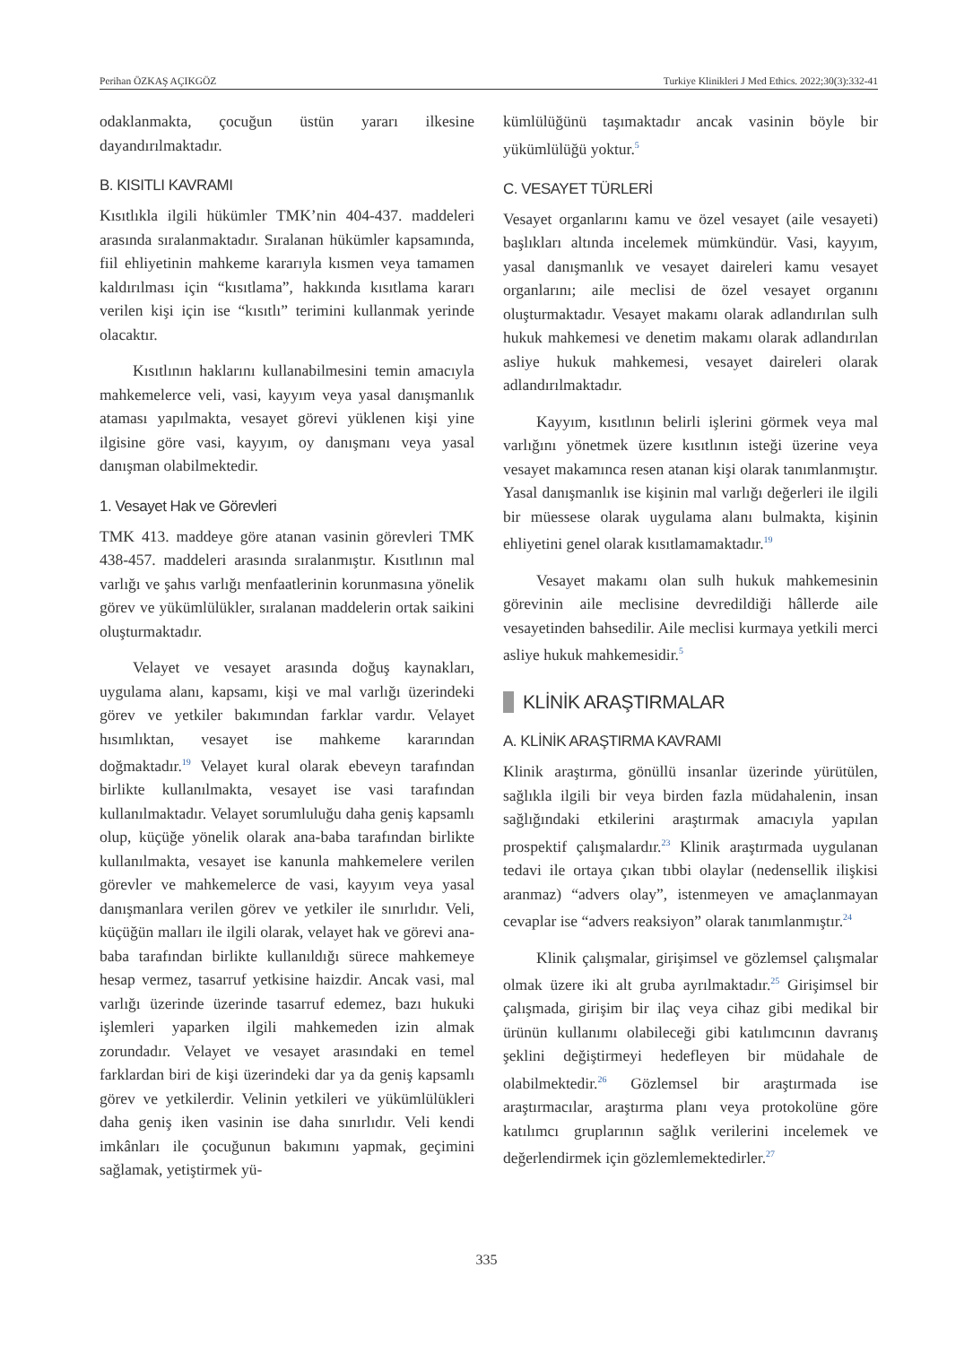Perihan ÖZKAŞ AÇIKGÖZ Turkiye Klinikleri J Med Ethics. 2022;30(3):332-41
odaklanmakta, çocuğun üstün yararı ilkesine dayandırılmaktadır.
B. KISITLI KAVRAMI
Kısıtlıkla ilgili hükümler TMK’nin 404-437. maddeleri arasında sıralanmaktadır. Sıralanan hükümler kapsamında, fiil ehliyetinin mahkeme kararıyla kısmen veya tamamen kaldırılması için “kısıtlama”, hakkında kısıtlama kararı verilen kişi için ise “kısıtlı” terimini kullanmak yerinde olacaktır.
Kısıtlının haklarını kullanabilmesini temin amacıyla mahkemelerce veli, vasi, kayyım veya yasal danışmanlık ataması yapılmakta, vesayet görevi yüklenen kişi yine ilgisine göre vasi, kayyım, oy danışmanı veya yasal danışman olabilmektedir.
1. Vesayet Hak ve Görevleri
TMK 413. maddeye göre atanan vasinin görevleri TMK 438-457. maddeleri arasında sıralanmıştır. Kısıtlının mal varlığı ve şahıs varlığı menfaatlerinin korunmasına yönelik görev ve yükümlülükler, sıralanan maddelerin ortak saikini oluşturmaktadır.
Velayet ve vesayet arasında doğuş kaynakları, uygulama alanı, kapsamı, kişi ve mal varlığı üzerindeki görev ve yetkiler bakımından farklar vardır. Velayet hısımlıktan, vesayet ise mahkeme kararından doğmaktadır.<sup>19</sup> Velayet kural olarak ebeveyn tarafından birlikte kullanılmakta, vesayet ise vasi tarafından kullanılmaktadır. Velayet sorumluluğu daha geniş kapsamlı olup, küçüğe yönelik olarak ana-baba tarafından birlikte kullanılmakta, vesayet ise kanunla mahkemelere verilen görevler ve mahkemelerce de vasi, kayyım veya yasal danışmanlara verilen görev ve yetkiler ile sınırlıdır. Veli, küçüğün malları ile ilgili olarak, velayet hak ve görevi ana-baba tarafından birlikte kullanıldığı sürece mahkemeye hesap vermez, tasarruf yetkisine haizdir. Ancak vasi, mal varlığı üzerinde üzerinde tasarruf edemez, bazı hukuki işlemleri yaparken ilgili mahkemeden izin almak zorundadır. Velayet ve vesayet arasındaki en temel farklardan biri de kişi üzerindeki dar ya da geniş kapsamlı görev ve yetkilerdir. Velinin yetkileri ve yükümlülükleri daha geniş iken vasinin ise daha sınırlıdır. Veli kendi imkânları ile çocuğunun bakımını yapmak, geçimini sağlamak, yetiştirmek yü-
kümlülüğünü taşımaktadır ancak vasinin böyle bir yükümlülüğü yoktur.<sup>5</sup>
C. VESAYET TÜRLERİ
Vesayet organlarını kamu ve özel vesayet (aile vesayeti) başlıkları altında incelemek mümkündür. Vasi, kayyım, yasal danışmanlık ve vesayet daireleri kamu vesayet organlarını; aile meclisi de özel vesayet organını oluşturmaktadır. Vesayet makamı olarak adlandırılan sulh hukuk mahkemesi ve denetim makamı olarak adlandırılan asliye hukuk mahkemesi, vesayet daireleri olarak adlandırılmaktadır.
Kayyım, kısıtlının belirli işlerini görmek veya mal varlığını yönetmek üzere kısıtlının isteği üzerine veya vesayet makamınca resen atanan kişi olarak tanımlanmıştır. Yasal danışmanlık ise kişinin mal varlığı değerleri ile ilgili bir müessese olarak uygulama alanı bulmakta, kişinin ehliyetini genel olarak kısıtlamamaktadır.<sup>19</sup>
Vesayet makamı olan sulh hukuk mahkemesinin görevinin aile meclisine devredildiği hâllerde aile vesayetinden bahsedilir. Aile meclisi kurmaya yetkili merci asliye hukuk mahkemesidir.<sup>5</sup>
KLİNİK ARAŞTIRMALAR
A. KLİNİK ARAŞTIRMA KAVRAMI
Klinik araştırma, gönüllü insanlar üzerinde yürütülen, sağlıkla ilgili bir veya birden fazla müdahalenin, insan sağlığındaki etkilerini araştırmak amacıyla yapılan prospektif çalışmalardır.<sup>23</sup> Klinik araştırmada uygulanan tedavi ile ortaya çıkan tıbbi olaylar (nedensellik ilişkisi aranmaz) “advers olay”, istenmeyen ve amaçlanmayan cevaplar ise “advers reaksiyon” olarak tanımlanmıştır.<sup>24</sup>
Klinik çalışmalar, girişimsel ve gözlemsel çalışmalar olmak üzere iki alt gruba ayrılmaktadır.<sup>25</sup> Girişimsel bir çalışmada, girişim bir ilaç veya cihaz gibi medikal bir ürünün kullanımı olabileceği gibi katılımcının davranış şeklini değiştirmeyi hedefleyen bir müdahale de olabilmektedir.<sup>26</sup> Gözlemsel bir araştırmada ise araştırmacılar, araştırma planı veya protokolüne göre katılımcı gruplarının sağlık verilerini incelemek ve değerlendirmek için gözlemlemektedirler.<sup>27</sup>
335